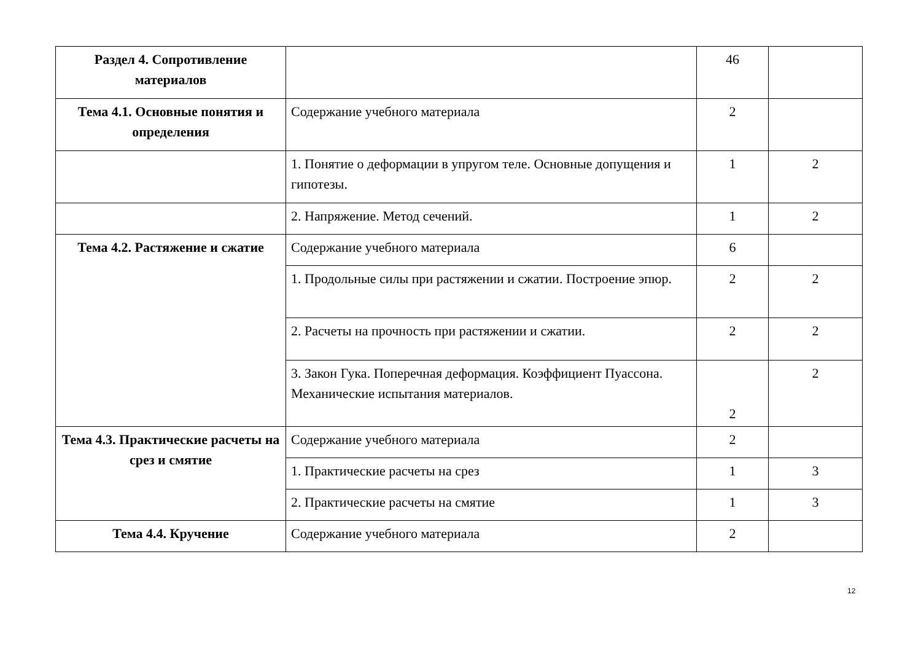| Раздел 4. Сопротивление материалов | | 46 | |
| Тема 4.1. Основные понятия и определения | Содержание учебного материала | 2 | |
| | 1. Понятие о деформации в упругом теле. Основные допущения и гипотезы. | 1 | 2 |
| | 2. Напряжение. Метод сечений. | 1 | 2 |
| Тема 4.2. Растяжение и сжатие | Содержание учебного материала | 6 | |
| | 1. Продольные силы при растяжении и сжатии. Построение эпюр. | 2 | 2 |
| | 2. Расчеты на прочность при растяжении и сжатии. | 2 | 2 |
| | 3. Закон Гука. Поперечная деформация. Коэффициент Пуассона. Механические испытания материалов. | 2 | 2 |
| Тема 4.3. Практические расчеты на срез и смятие | Содержание учебного материала | 2 | |
| | 1. Практические расчеты на срез | 1 | 3 |
| | 2. Практические расчеты на смятие | 1 | 3 |
| Тема 4.4. Кручение | Содержание учебного материала | 2 | |
12